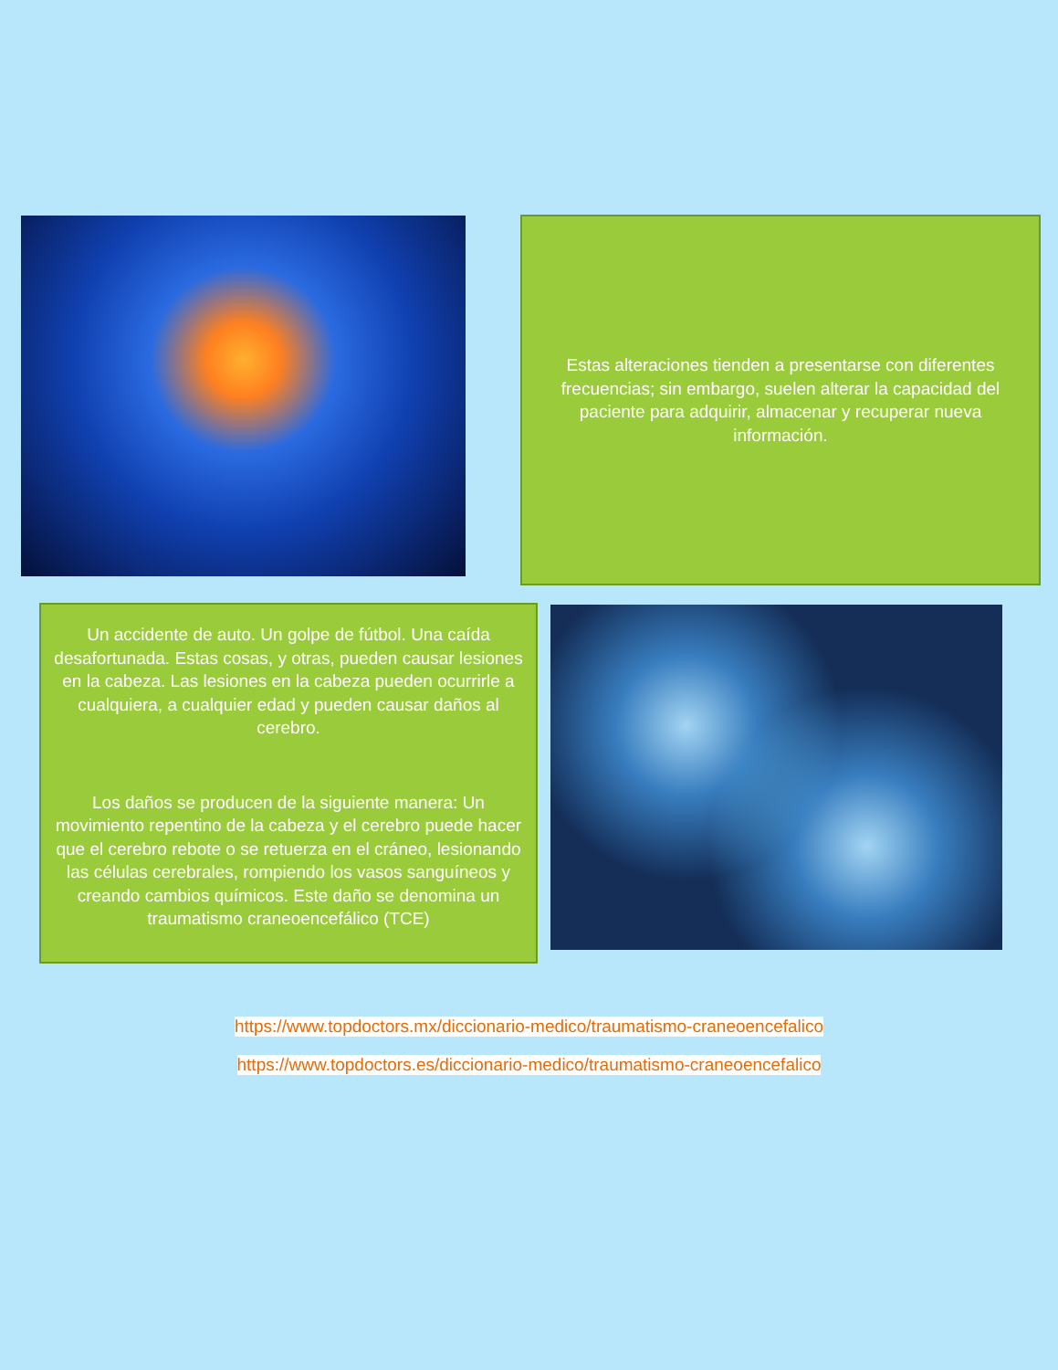Estas alteraciones tienden a presentarse con diferentes frecuencias; sin embargo, suelen alterar la capacidad del paciente para adquirir, almacenar y recuperar nueva información.
Un accidente de auto. Un golpe de fútbol. Una caída desafortunada. Estas cosas, y otras, pueden causar lesiones en la cabeza. Las lesiones en la cabeza pueden ocurrirle a cualquiera, a cualquier edad y pueden causar daños al cerebro.
Los daños se producen de la siguiente manera: Un movimiento repentino de la cabeza y el cerebro puede hacer que el cerebro rebote o se retuerza en el cráneo, lesionando las células cerebrales, rompiendo los vasos sanguíneos y creando cambios químicos. Este daño se denomina un traumatismo craneoencefálico (TCE)
https://www.topdoctors.mx/diccionario-medico/traumatismo-craneoencefalico
https://www.topdoctors.es/diccionario-medico/traumatismo-craneoencefalico